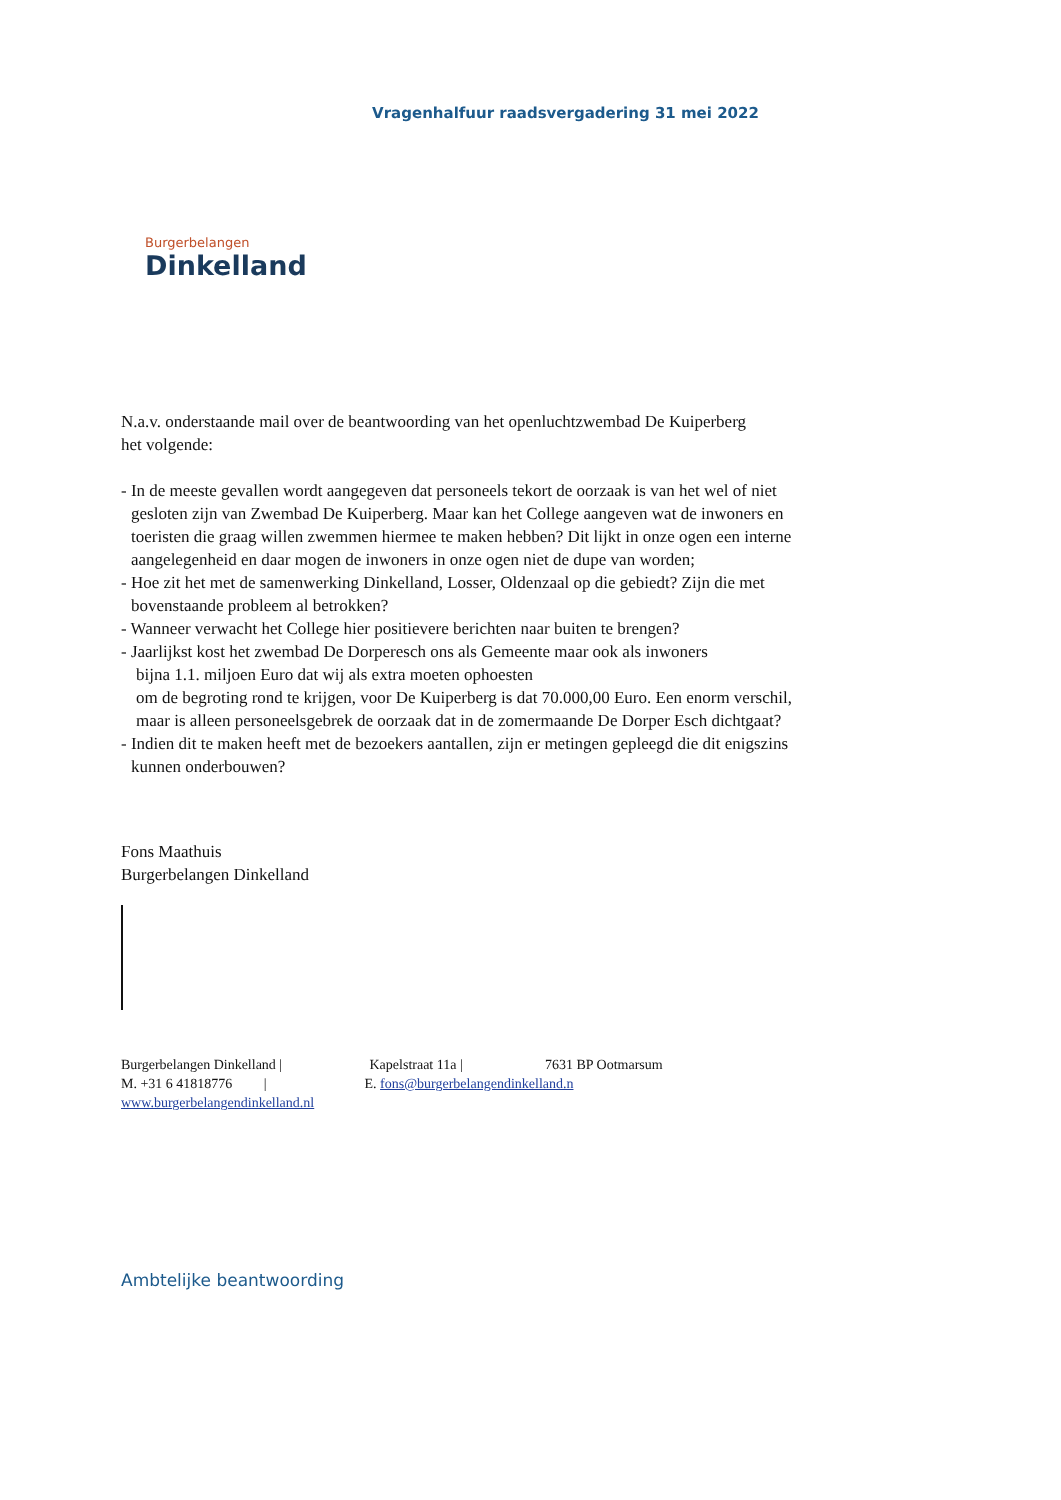Vragenhalfuur raadsvergadering 31 mei 2022
Burgerbelangen
Dinkelland
N.a.v. onderstaande mail over de beantwoording van het openluchtzwembad De Kuiperberg
het volgende:
- In de meeste gevallen wordt aangegeven dat personeels tekort de oorzaak is van het wel of niet
gesloten zijn van Zwembad De Kuiperberg. Maar kan het College aangeven wat de inwoners en
toeristen die graag willen zwemmen hiermee te maken hebben? Dit lijkt in onze ogen een interne
aangelegenheid en daar mogen de inwoners in onze ogen niet de dupe van worden;
- Hoe zit het met de samenwerking Dinkelland, Losser, Oldenzaal op die gebiedt? Zijn die met
bovenstaande probleem al betrokken?
- Wanneer verwacht het College hier positievere berichten naar buiten te brengen?
- Jaarlijkst kost het zwembad De Dorperesch ons als Gemeente maar ook als inwoners
bijna 1.1. miljoen Euro dat wij als extra moeten ophoesten
om de begroting rond te krijgen, voor De Kuiperberg is dat 70.000,00 Euro. Een enorm verschil,
maar is alleen personeelsgebrek de oorzaak dat in de zomermaande De Dorper Esch dichtgaat?
- Indien dit te maken heeft met de bezoekers aantallen, zijn er metingen gepleegd die dit enigszins
kunnen onderbouwen?
Fons Maathuis
Burgerbelangen Dinkelland
Burgerbelangen Dinkelland | Kapelstraat 11a | 7631 BP Ootmarsum
M. +31 6 41818776 | E. fons@burgerbelangendinkelland.n
www.burgerbelangendinkelland.nl
Ambtelijke beantwoording